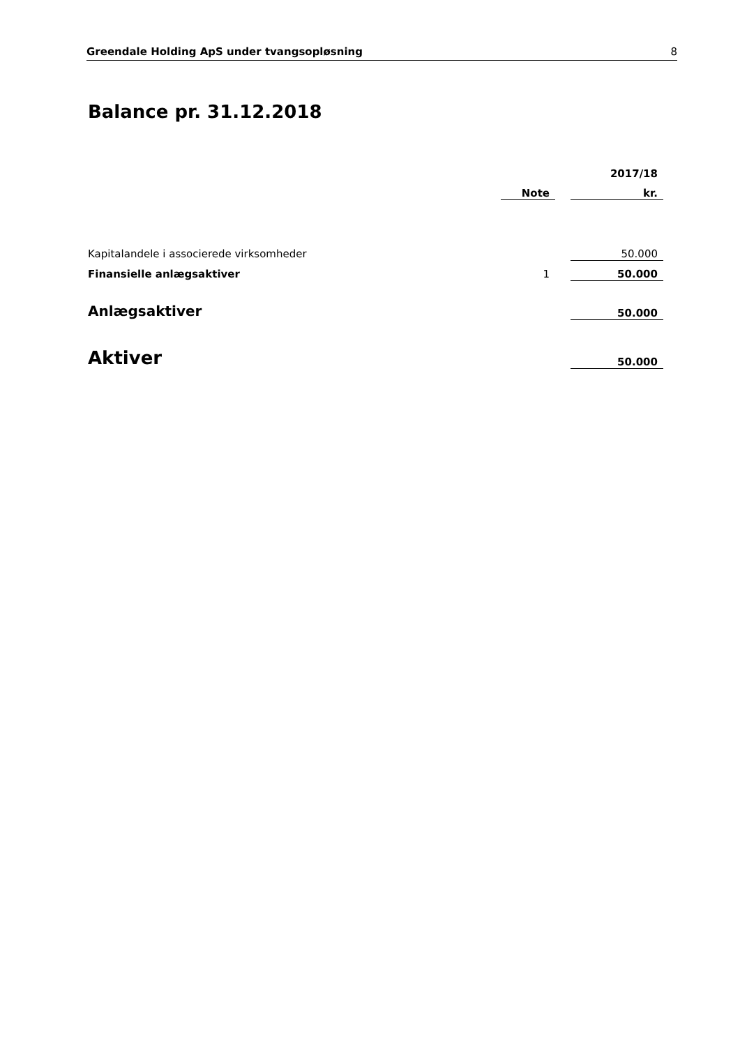Greendale Holding ApS under tvangsopløsning 8
Balance pr. 31.12.2018
| | | | 2017/18 |
| | Note | | kr. |
| Kapitalandele i associerede virksomheder | | | 50.000 |
| Finansielle anlægsaktiver | 1 | | 50.000 |
| Anlægsaktiver | | | 50.000 |
| Aktiver | | | 50.000 |